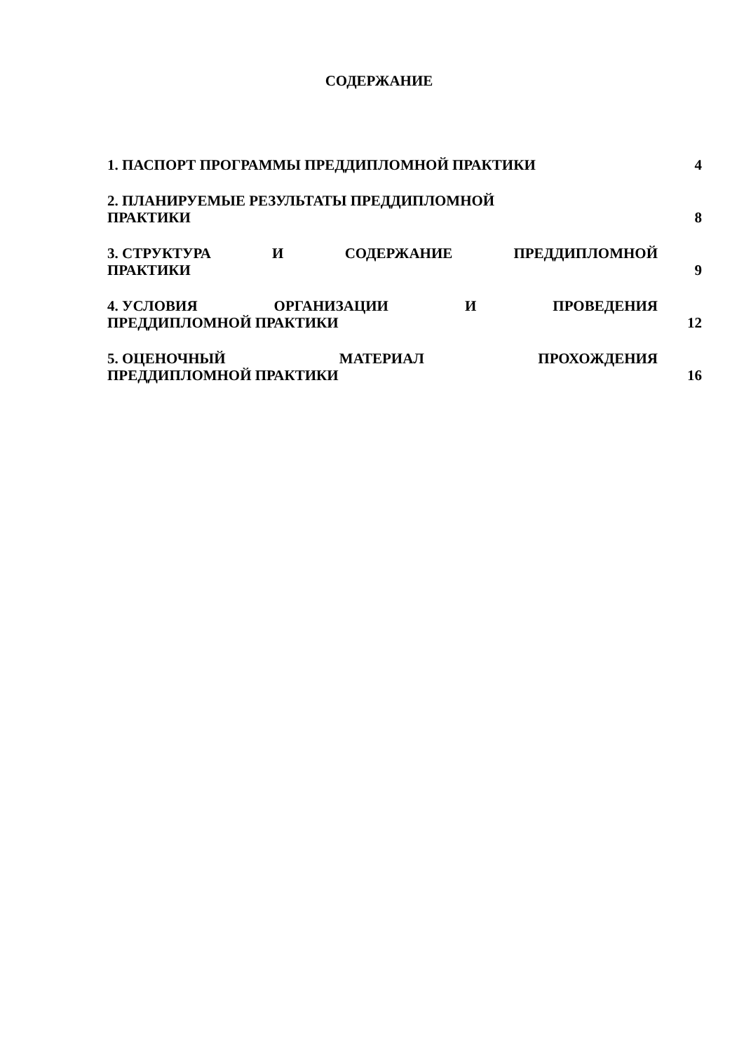СОДЕРЖАНИЕ
1. ПАСПОРТ ПРОГРАММЫ ПРЕДДИПЛОМНОЙ ПРАКТИКИ 4
2. ПЛАНИРУЕМЫЕ РЕЗУЛЬТАТЫ ПРЕДДИПЛОМНОЙ
ПРАКТИКИ
8
3. СТРУКТУРА И СОДЕРЖАНИЕ ПРЕДДИПЛОМНОЙ
ПРАКТИКИ
9
4. УСЛОВИЯ ОРГАНИЗАЦИИ И ПРОВЕДЕНИЯ
ПРЕДДИПЛОМНОЙ ПРАКТИКИ
12
5. ОЦЕНОЧНЫЙ МАТЕРИАЛ ПРОХОЖДЕНИЯ
ПРЕДДИПЛОМНОЙ ПРАКТИКИ
16